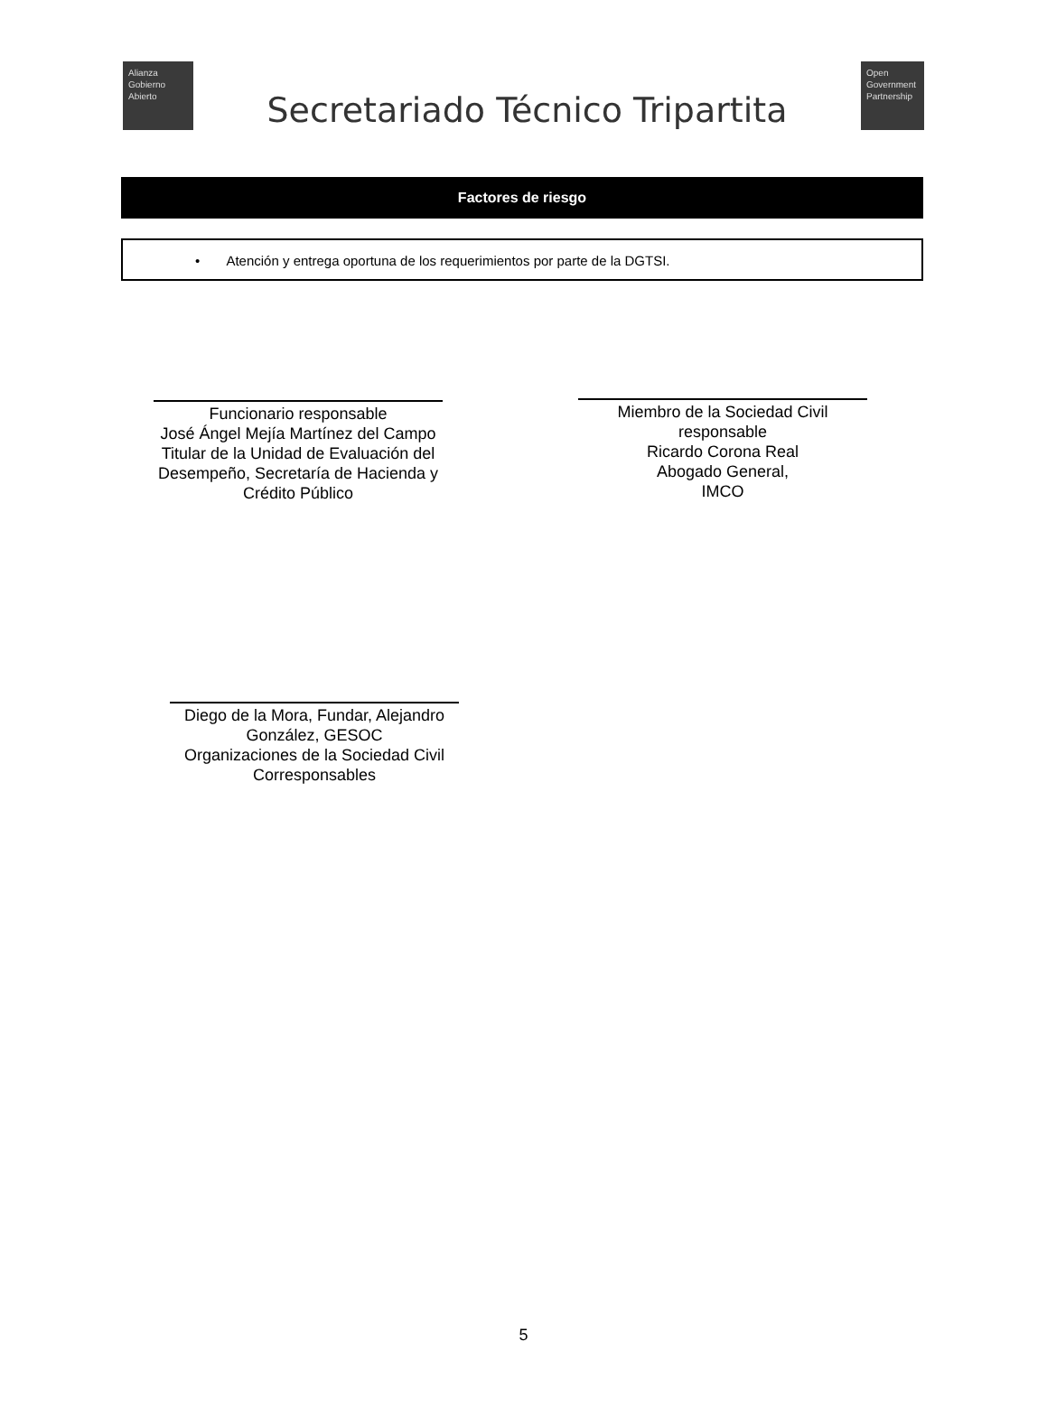Alianza
Gobierno
Abierto
Secretariado Técnico Tripartita
Open
Government
Partnership
Factores de riesgo
• Atención y entrega oportuna de los requerimientos por parte de la DGTSI.
Funcionario responsable
José Ángel Mejía Martínez del Campo
Titular de la Unidad de Evaluación del Desempeño, Secretaría de Hacienda y Crédito Público
Miembro de la Sociedad Civil responsable
Ricardo Corona Real
Abogado General,
IMCO
Diego de la Mora, Fundar, Alejandro González, GESOC
Organizaciones de la Sociedad Civil Corresponsables
5